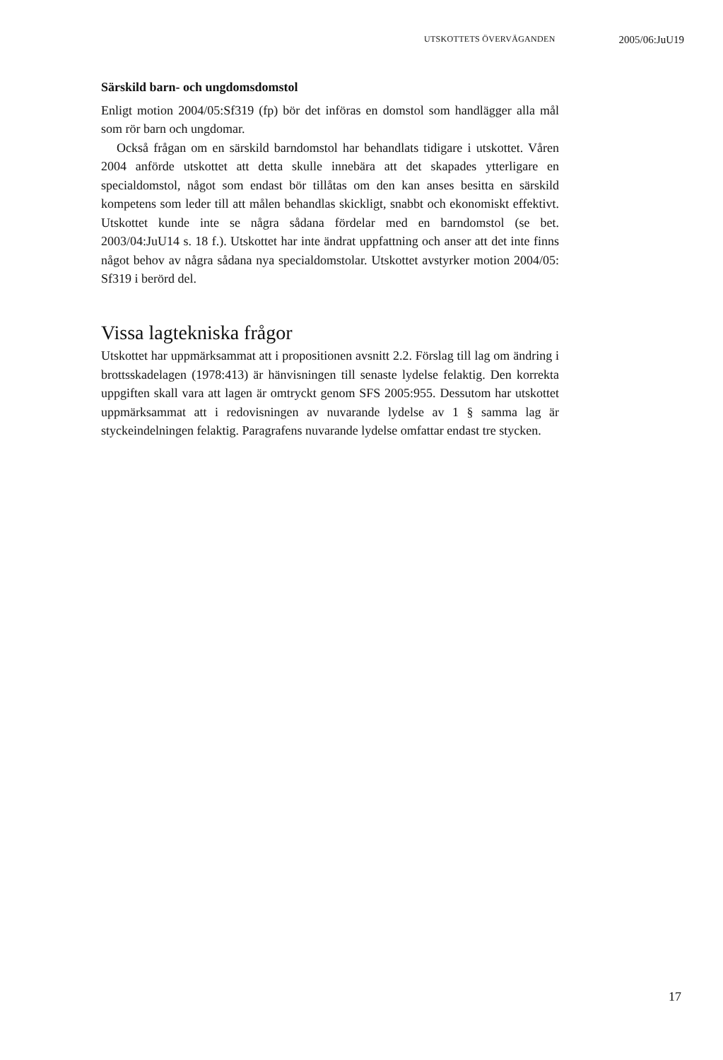UTSKOTTETS ÖVERVÄGANDEN 2005/06:JuU19
Särskild barn- och ungdomsdomstol
Enligt motion 2004/05:Sf319 (fp) bör det införas en domstol som handläg­ger alla mål som rör barn och ungdomar.
Också frågan om en särskild barndomstol har behandlats tidigare i utskot­tet. Våren 2004 anförde utskottet att detta skulle innebära att det skapades ytterligare en specialdomstol, något som endast bör tillåtas om den kan anses besitta en särskild kompetens som leder till att målen behandlas skick­ligt, snabbt och ekonomiskt effektivt. Utskottet kunde inte se några sådana fördelar med en barndomstol (se bet. 2003/04:JuU14 s. 18 f.). Utskottet har inte ändrat uppfattning och anser att det inte finns något behov av några sådana nya specialdomstolar. Utskottet avstyrker motion 2004/05: Sf319 i berörd del.
Vissa lagtekniska frågor
Utskottet har uppmärksammat att i propositionen avsnitt 2.2. Förslag till lag om ändring i brottsskadelagen (1978:413) är hänvisningen till senaste lydelse felaktig. Den korrekta uppgiften skall vara att lagen är omtryckt genom SFS 2005:955. Dessutom har utskottet uppmärksammat att i redo­visningen av nuvarande lydelse av 1 § samma lag är styckeindelningen felaktig. Paragrafens nuvarande lydelse omfattar endast tre stycken.
17